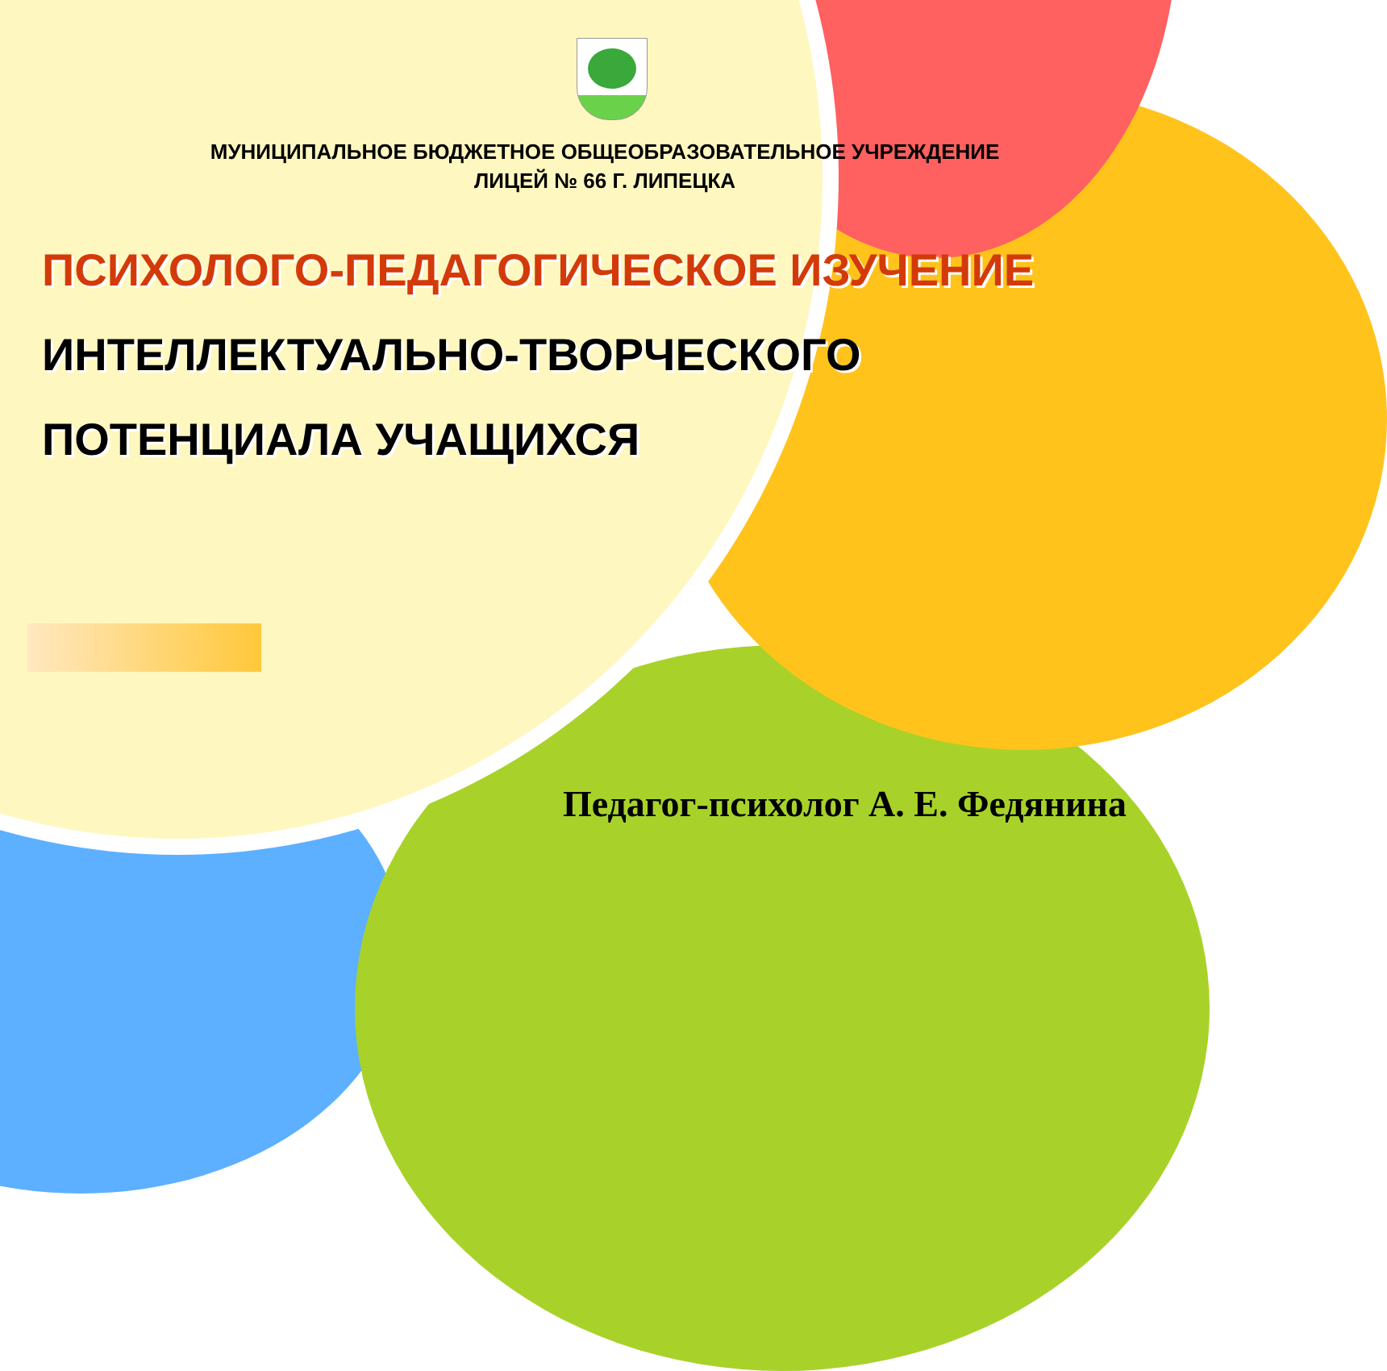МУНИЦИПАЛЬНОЕ БЮДЖЕТНОЕ ОБЩЕОБРАЗОВАТЕЛЬНОЕ УЧРЕЖДЕНИЕ
ЛИЦЕЙ № 66 Г. ЛИПЕЦКА
ПСИХОЛОГО-ПЕДАГОГИЧЕСКОЕ ИЗУЧЕНИЕ
ИНТЕЛЛЕКТУАЛЬНО-ТВОРЧЕСКОГО
ПОТЕНЦИАЛА УЧАЩИХСЯ
Педагог-психолог А. Е. Федянина